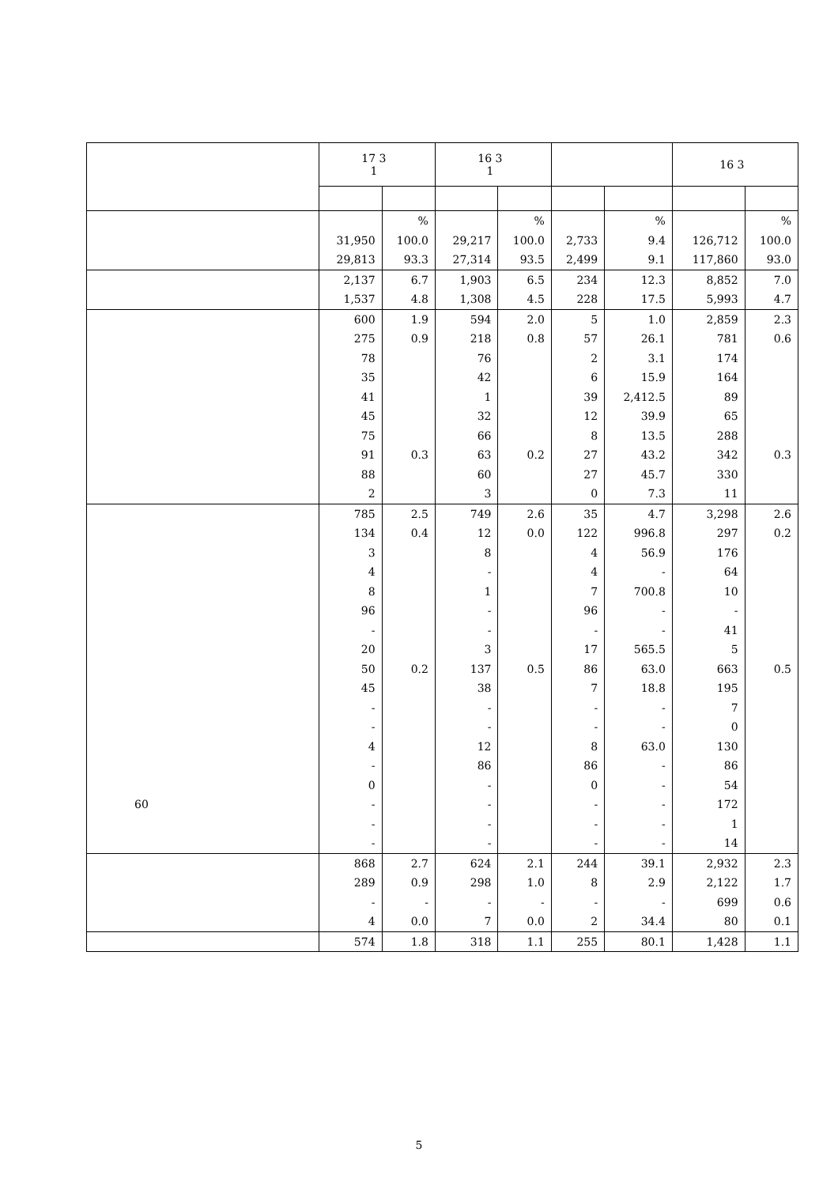| | 17 3 1 | | 16 3 1 | | | | 16 3 | |
| --- | --- | --- | --- | --- | --- | --- | --- | --- |
| | | % | | % | | % | | % |
| | 31,950 | 100.0 | 29,217 | 100.0 | 2,733 | 9.4 | 126,712 | 100.0 |
| | 29,813 | 93.3 | 27,314 | 93.5 | 2,499 | 9.1 | 117,860 | 93.0 |
| | 2,137 | 6.7 | 1,903 | 6.5 | 234 | 12.3 | 8,852 | 7.0 |
| | 1,537 | 4.8 | 1,308 | 4.5 | 228 | 17.5 | 5,993 | 4.7 |
| | 600 | 1.9 | 594 | 2.0 | 5 | 1.0 | 2,859 | 2.3 |
| | 275 | 0.9 | 218 | 0.8 | 57 | 26.1 | 781 | 0.6 |
| | 78 | | 76 | | 2 | 3.1 | 174 | |
| | 35 | | 42 | | 6 | 15.9 | 164 | |
| | 41 | | 1 | | 39 | 2,412.5 | 89 | |
| | 45 | | 32 | | 12 | 39.9 | 65 | |
| | 75 | | 66 | | 8 | 13.5 | 288 | |
| | 91 | 0.3 | 63 | 0.2 | 27 | 43.2 | 342 | 0.3 |
| | 88 | | 60 | | 27 | 45.7 | 330 | |
| | 2 | | 3 | | 0 | 7.3 | 11 | |
| | 785 | 2.5 | 749 | 2.6 | 35 | 4.7 | 3,298 | 2.6 |
| | 134 | 0.4 | 12 | 0.0 | 122 | 996.8 | 297 | 0.2 |
| | 3 | | 8 | | 4 | 56.9 | 176 | |
| | 4 | | - | | 4 | - | 64 | |
| | 8 | | 1 | | 7 | 700.8 | 10 | |
| | 96 | | - | | 96 | - | - | |
| | - | | - | | - | - | 41 | |
| | 20 | | 3 | | 17 | 565.5 | 5 | |
| | 50 | 0.2 | 137 | 0.5 | 86 | 63.0 | 663 | 0.5 |
| | 45 | | 38 | | 7 | 18.8 | 195 | |
| | - | | - | | - | - | 7 | |
| | - | | - | | - | - | 0 | |
| | 4 | | 12 | | 8 | 63.0 | 130 | |
| | - | | 86 | | 86 | - | 86 | |
| | 0 | | - | | 0 | - | 54 | |
| 60 | - | | - | | - | - | 172 | |
| | - | | - | | - | - | 1 | |
| | - | | - | | - | - | 14 | |
| | 868 | 2.7 | 624 | 2.1 | 244 | 39.1 | 2,932 | 2.3 |
| | 289 | 0.9 | 298 | 1.0 | 8 | 2.9 | 2,122 | 1.7 |
| | - | - | - | - | - | - | 699 | 0.6 |
| | 4 | 0.0 | 7 | 0.0 | 2 | 34.4 | 80 | 0.1 |
| | 574 | 1.8 | 318 | 1.1 | 255 | 80.1 | 1,428 | 1.1 |
5